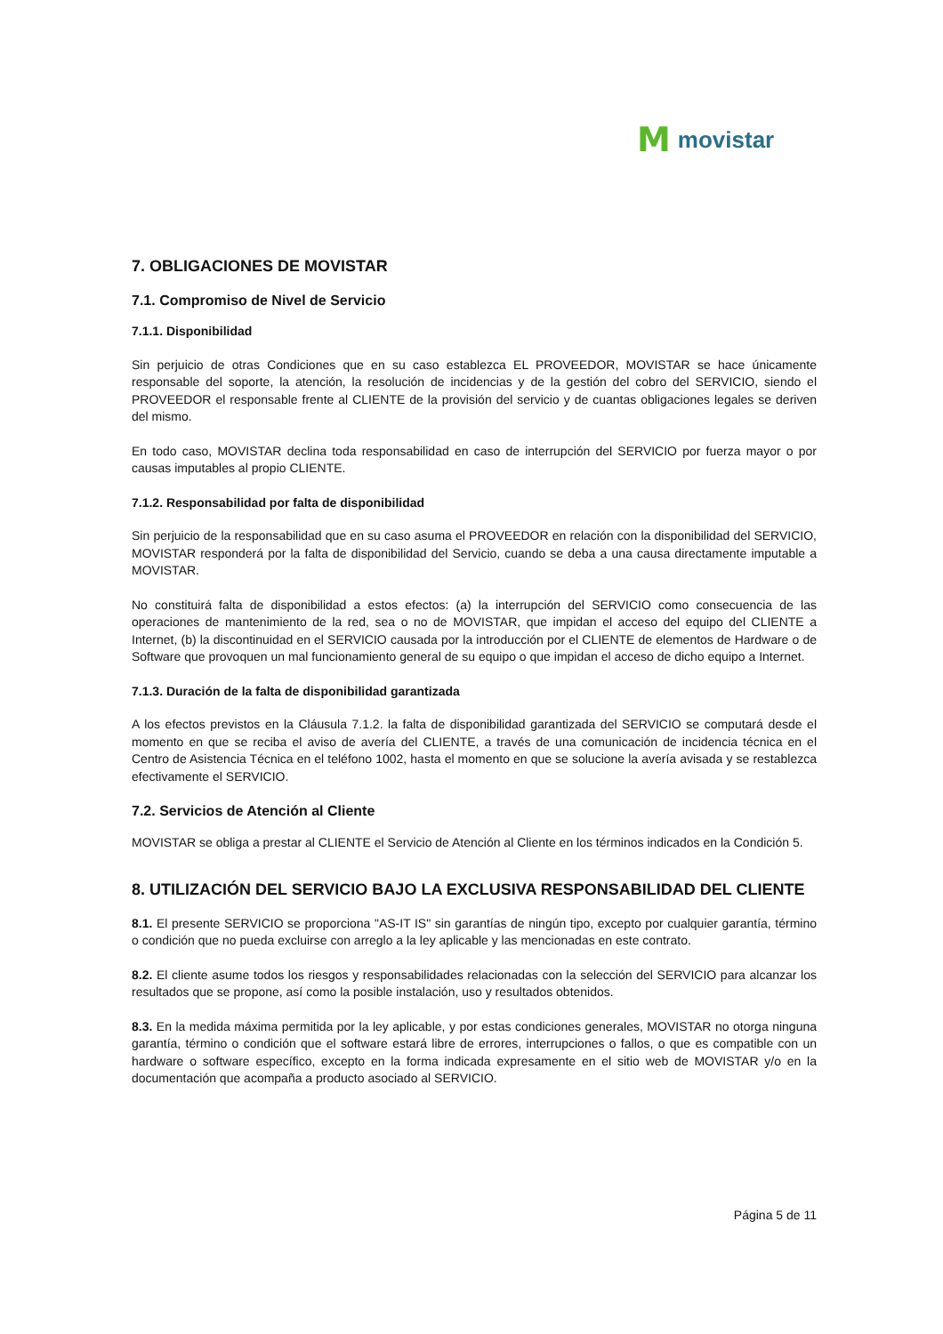Mmovistar
7. OBLIGACIONES DE MOVISTAR
7.1. Compromiso de Nivel de Servicio
7.1.1. Disponibilidad
Sin perjuicio de otras Condiciones que en su caso establezca EL PROVEEDOR, MOVISTAR se hace únicamente responsable del soporte, la atención, la resolución de incidencias y de la gestión del cobro del SERVICIO, siendo el PROVEEDOR el responsable frente al CLIENTE de la provisión del servicio y de cuantas obligaciones legales se deriven del mismo.
En todo caso, MOVISTAR declina toda responsabilidad en caso de interrupción del SERVICIO por fuerza mayor o por causas imputables al propio CLIENTE.
7.1.2. Responsabilidad por falta de disponibilidad
Sin perjuicio de la responsabilidad que en su caso asuma el PROVEEDOR en relación con la disponibilidad del SERVICIO, MOVISTAR responderá por la falta de disponibilidad del Servicio, cuando se deba a una causa directamente imputable a MOVISTAR.
No constituirá falta de disponibilidad a estos efectos: (a) la interrupción del SERVICIO como consecuencia de las operaciones de mantenimiento de la red, sea o no de MOVISTAR, que impidan el acceso del equipo del CLIENTE a Internet, (b) la discontinuidad en el SERVICIO causada por la introducción por el CLIENTE de elementos de Hardware o de Software que provoquen un mal funcionamiento general de su equipo o que impidan el acceso de dicho equipo a Internet.
7.1.3. Duración de la falta de disponibilidad garantizada
A los efectos previstos en la Cláusula 7.1.2. la falta de disponibilidad garantizada del SERVICIO se computará desde el momento en que se reciba el aviso de avería del CLIENTE, a través de una comunicación de incidencia técnica en el Centro de Asistencia Técnica en el teléfono 1002, hasta el momento en que se solucione la avería avisada y se restablezca efectivamente el SERVICIO.
7.2. Servicios de Atención al Cliente
MOVISTAR se obliga a prestar al CLIENTE el Servicio de Atención al Cliente en los términos indicados en la Condición 5.
8. UTILIZACIÓN DEL SERVICIO BAJO LA EXCLUSIVA RESPONSABILIDAD DEL CLIENTE
8.1. El presente SERVICIO se proporciona "AS-IT IS" sin garantías de ningún tipo, excepto por cualquier garantía, término o condición que no pueda excluirse con arreglo a la ley aplicable y las mencionadas en este contrato.
8.2. El cliente asume todos los riesgos y responsabilidades relacionadas con la selección del SERVICIO para alcanzar los resultados que se propone, así como la posible instalación, uso y resultados obtenidos.
8.3. En la medida máxima permitida por la ley aplicable, y por estas condiciones generales, MOVISTAR no otorga ninguna garantía, término o condición que el software estará libre de errores, interrupciones o fallos, o que es compatible con un hardware o software específico, excepto en la forma indicada expresamente en el sitio web de MOVISTAR y/o en la documentación que acompaña a producto asociado al SERVICIO.
Página 5 de 11